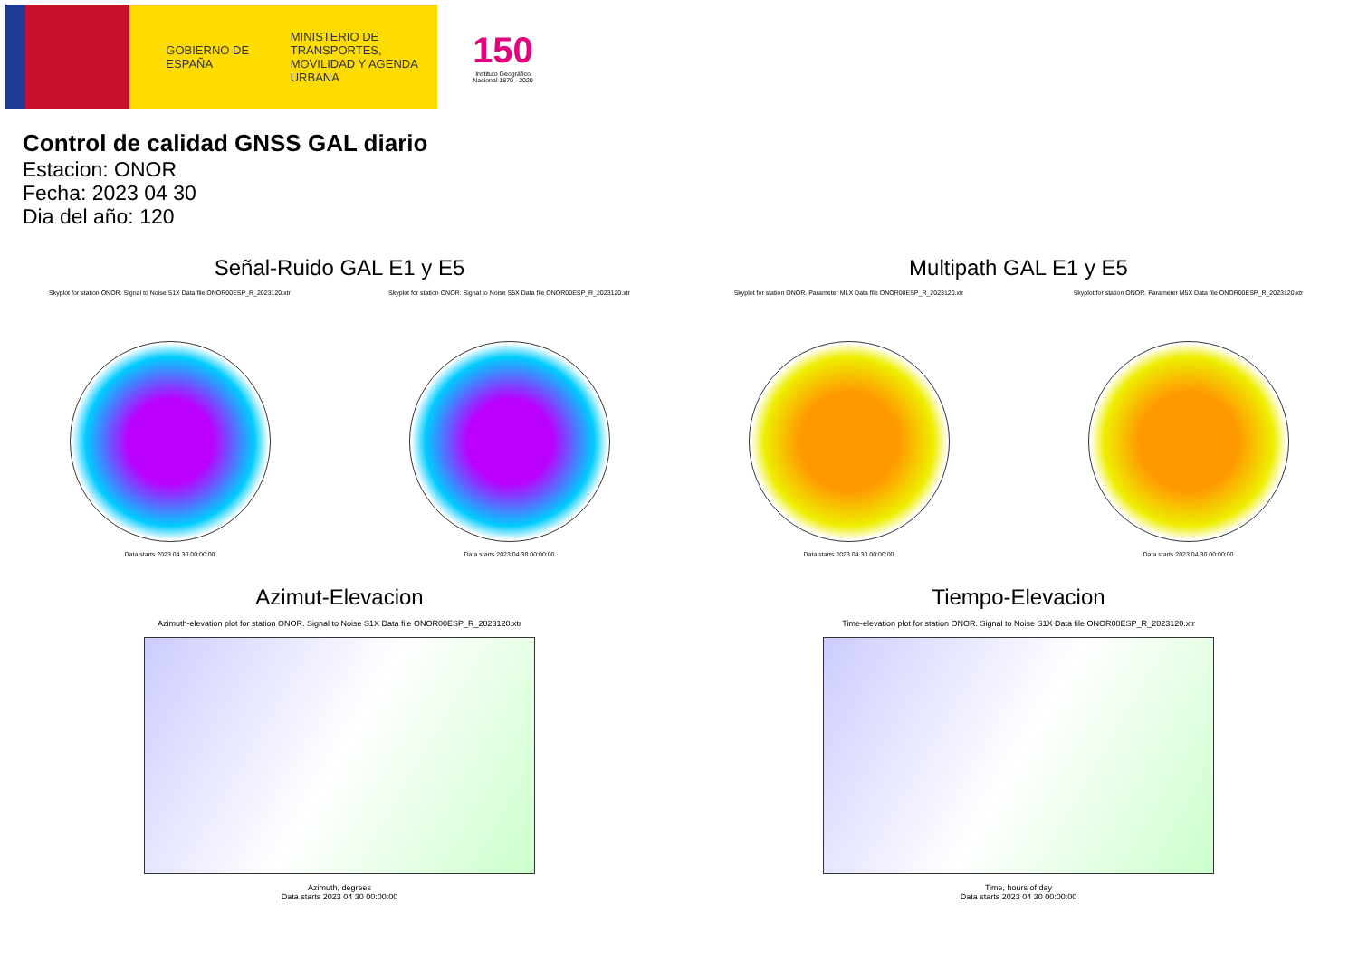GOBIERNO DE ESPAÑA
MINISTERIO DE TRANSPORTES, MOVILIDAD Y AGENDA URBANA
150
Instituto Geográfico Nacional 1870 - 2020
Control de calidad GNSS GAL diario
Estacion: ONOR
Fecha: 2023 04 30
Dia del año: 120
Señal-Ruido GAL E1 y E5
Skyplot for station ONOR. Signal to Noise S1X Data file ONOR00ESP_R_2023120.xtr
Data starts 2023 04 30 00:00:00
Skyplot for station ONOR. Signal to Noise S5X Data file ONOR00ESP_R_2023120.xtr
Data starts 2023 04 30 00:00:00
Multipath GAL E1 y E5
Skyplot for station ONOR. Parameter M1X Data file ONOR00ESP_R_2023120.xtr
Data starts 2023 04 30 00:00:00
Skyplot for station ONOR. Parameter M5X Data file ONOR00ESP_R_2023120.xtr
Data starts 2023 04 30 00:00:00
Azimut-Elevacion
Azimuth-elevation plot for station ONOR. Signal to Noise S1X Data file ONOR00ESP_R_2023120.xtr
Azimuth, degrees
Data starts 2023 04 30 00:00:00
Tiempo-Elevacion
Time-elevation plot for station ONOR. Signal to Noise S1X Data file ONOR00ESP_R_2023120.xtr
Time, hours of day
Data starts 2023 04 30 00:00:00